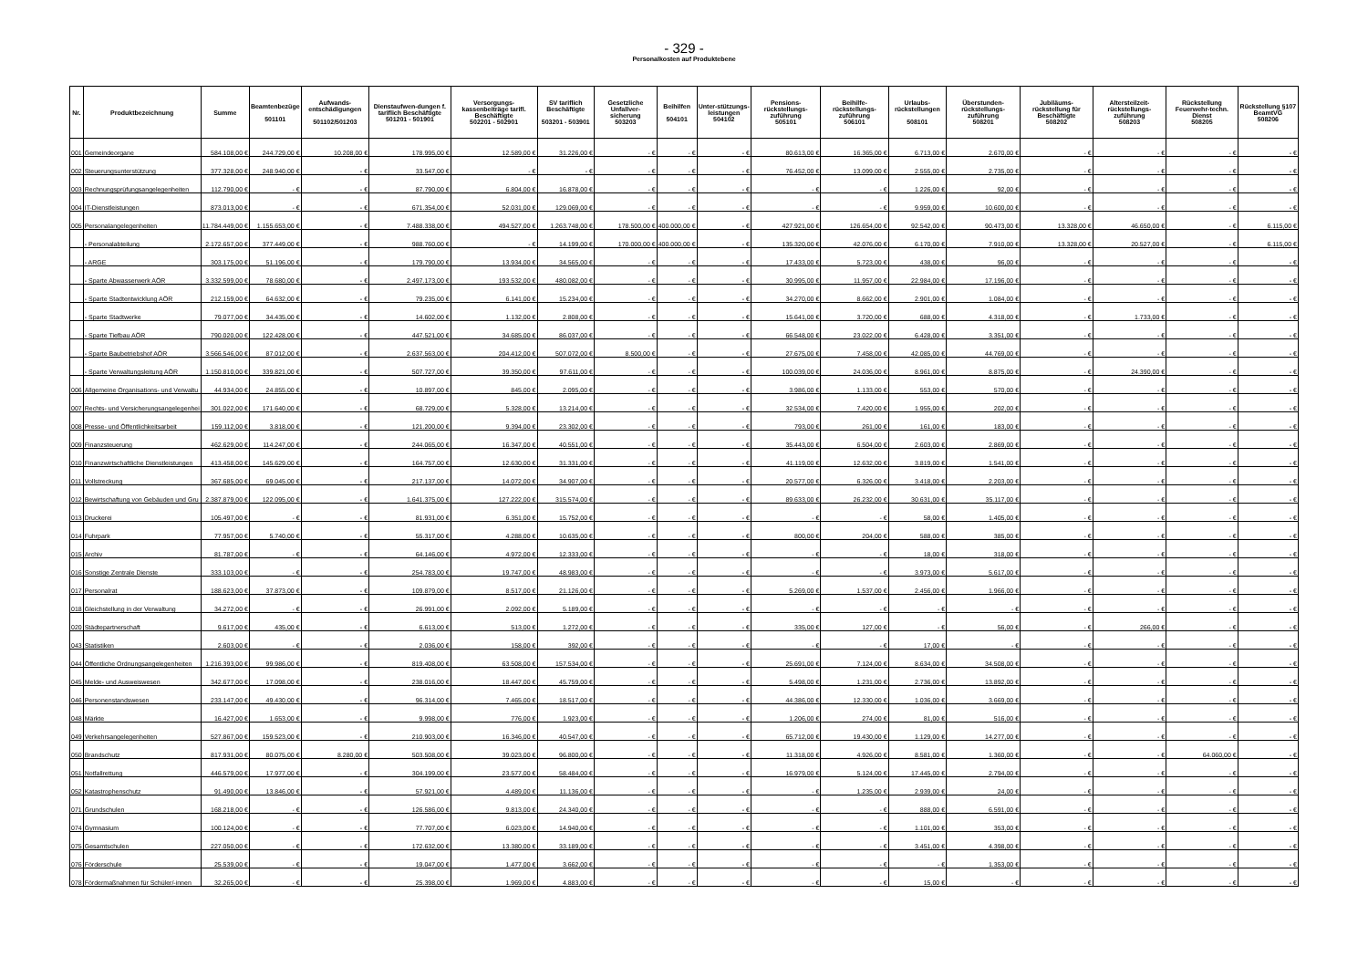- 329 -
Personalkosten auf Produktebene
| Nr. | Produktbezeichnung | Summe | Beamtenbezüge 501101 | Aufwands-entschädigungen 501102/501203 | Dienstaufwen-dungen f. tariflich Beschäftigte 501201 - 501901 | Versorgungs-kassenbeiträge tarifl. Beschäftigte 502201 - 502901 | SV tariflich Beschäftigte 503201 - 503901 | Gesetzliche Unfallver-sicherung 503203 | Beihilfen 504101 | Unter-stützungs-leistungen 504102 | Pensions-rückstellungs-zuführung 505101 | Beihilfe-rückstellungs-zuführung 506101 | Urlaubs-rückstellungen 508101 | Überstunden-rückstellungs-zuführung 508201 | Jubiläums-rückstellung für Beschäftigte 508202 | Altersteilzeit-rückstellungs-zuführung 508203 | Rückstellung Feuerwehr-techn. Dienst 508205 | Rückstellung §107 BeamtVG 508206 |
| --- | --- | --- | --- | --- | --- | --- | --- | --- | --- | --- | --- | --- | --- | --- | --- | --- | --- | --- |
| 001 | Gemeindeorgane | 584.108,00 € | 244.729,00 € | 10.208,00 € | 178.995,00 € | 12.589,00 € | 31.226,00 € | - € | - € | - € | 80.613,00 € | 16.365,00 € | 6.713,00 € | 2.670,00 € | - € | - € | - € | - € |
| 002 | Steuerungsunterstützung | 377.328,00 € | 248.940,00 € | - € | 33.547,00 € | - € | - € | - € | - € | - € | 76.452,00 € | 13.099,00 € | 2.555,00 € | 2.735,00 € | - € | - € | - € | - € |
| 003 | Rechnungsprüfungsangelegenheiten | 112.790,00 € | - € | - € | 87.790,00 € | 6.804,00 € | 16.878,00 € | - € | - € | - € | - € | - € | 1.226,00 € | 92,00 € | - € | - € | - € | - € |
| 004 | IT-Dienstleistungen | 873.013,00 € | - € | - € | 671.354,00 € | 52.031,00 € | 129.069,00 € | - € | - € | - € | - € | - € | 9.959,00 € | 10.600,00 € | - € | - € | - € | - € |
| 005 | Personalangelegenheiten | 11.784.449,00 € | 1.155.653,00 € | - € | 7.488.338,00 € | 494.527,00 € | 1.263.748,00 € | 178.500,00 € | 400.000,00 € | - € | 427.921,00 € | 126.654,00 € | 92.542,00 € | 90.473,00 € | 13.328,00 € | 46.650,00 € | - € | 6.115,00 € |
| | - Personalabteilung | 2.172.657,00 € | 377.449,00 € | - € | 988.760,00 € | - € | 14.199,00 € | 170.000,00 € | 400.000,00 € | - € | 135.320,00 € | 42.076,00 € | 6.170,00 € | 7.910,00 € | 13.328,00 € | 20.527,00 € | - € | 6.115,00 € |
| | - ARGE | 303.175,00 € | 51.196,00 € | - € | 179.790,00 € | 13.934,00 € | 34.565,00 € | - € | - € | - € | 17.433,00 € | 5.723,00 € | 438,00 € | 96,00 € | - € | - € | - € | - € |
| | - Sparte Abwasserwerk AÖR | 3.332.599,00 € | 78.680,00 € | - € | 2.497.173,00 € | 193.532,00 € | 480.082,00 € | - € | - € | - € | 30.995,00 € | 11.957,00 € | 22.984,00 € | 17.196,00 € | - € | - € | - € | - € |
| | - Sparte Stadtentwicklung AÖR | 212.159,00 € | 64.632,00 € | - € | 79.235,00 € | 6.141,00 € | 15.234,00 € | - € | - € | - € | 34.270,00 € | 8.662,00 € | 2.901,00 € | 1.084,00 € | - € | - € | - € | - € |
| | - Sparte Stadtwerke | 79.077,00 € | 34.435,00 € | - € | 14.602,00 € | 1.132,00 € | 2.808,00 € | - € | - € | - € | 15.641,00 € | 3.720,00 € | 688,00 € | 4.318,00 € | - € | 1.733,00 € | - € | - € |
| | - Sparte Tiefbau AÖR | 790.020,00 € | 122.428,00 € | - € | 447.521,00 € | 34.685,00 € | 86.037,00 € | - € | - € | - € | 66.548,00 € | 23.022,00 € | 6.428,00 € | 3.351,00 € | - € | - € | - € | - € |
| | - Sparte Baubetriebshof AÖR | 3.566.546,00 € | 87.012,00 € | - € | 2.637.563,00 € | 204.412,00 € | 507.072,00 € | 8.500,00 € | - € | - € | 27.675,00 € | 7.458,00 € | 42.085,00 € | 44.769,00 € | - € | - € | - € | - € |
| | - Sparte Verwaltungsleitung AÖR | 1.150.810,00 € | 339.821,00 € | - € | 507.727,00 € | 39.350,00 € | 97.611,00 € | - € | - € | - € | 100.039,00 € | 24.036,00 € | 8.961,00 € | 8.875,00 € | - € | 24.390,00 € | - € | - € |
| 006 | Allgemeine Organisations- und Verwaltu | 44.934,00 € | 24.855,00 € | - € | 10.897,00 € | 845,00 € | 2.095,00 € | - € | - € | - € | 3.986,00 € | 1.133,00 € | 553,00 € | 570,00 € | - € | - € | - € | - € |
| 007 | Rechts- und Versicherungsangelegenhei | 301.022,00 € | 171.640,00 € | - € | 68.729,00 € | 5.328,00 € | 13.214,00 € | - € | - € | - € | 32.534,00 € | 7.420,00 € | 1.955,00 € | 202,00 € | - € | - € | - € | - € |
| 008 | Presse- und Öffentlichkeitsarbeit | 159.112,00 € | 3.818,00 € | - € | 121.200,00 € | 9.394,00 € | 23.302,00 € | - € | - € | - € | 793,00 € | 261,00 € | 161,00 € | 183,00 € | - € | - € | - € | - € |
| 009 | Finanzsteuerung | 462.629,00 € | 114.247,00 € | - € | 244.065,00 € | 16.347,00 € | 40.551,00 € | - € | - € | - € | 35.443,00 € | 6.504,00 € | 2.603,00 € | 2.869,00 € | - € | - € | - € | - € |
| 010 | Finanzwirtschaftliche Dienstleistungen | 413.458,00 € | 145.629,00 € | - € | 164.757,00 € | 12.630,00 € | 31.331,00 € | - € | - € | - € | 41.119,00 € | 12.632,00 € | 3.819,00 € | 1.541,00 € | - € | - € | - € | - € |
| 011 | Vollstreckung | 367.685,00 € | 69.045,00 € | - € | 217.137,00 € | 14.072,00 € | 34.907,00 € | - € | - € | - € | 20.577,00 € | 6.326,00 € | 3.418,00 € | 2.203,00 € | - € | - € | - € | - € |
| 012 | Bewirtschaftung von Gebäuden und Gru | 2.387.879,00 € | 122.095,00 € | - € | 1.641.375,00 € | 127.222,00 € | 315.574,00 € | - € | - € | - € | 89.633,00 € | 26.232,00 € | 30.631,00 € | 35.117,00 € | - € | - € | - € | - € |
| 013 | Druckerei | 105.497,00 € | - € | - € | 81.931,00 € | 6.351,00 € | 15.752,00 € | - € | - € | - € | - € | - € | 58,00 € | 1.405,00 € | - € | - € | - € | - € |
| 014 | Fuhrpark | 77.957,00 € | 5.740,00 € | - € | 55.317,00 € | 4.288,00 € | 10.635,00 € | - € | - € | - € | 800,00 € | 204,00 € | 588,00 € | 385,00 € | - € | - € | - € | - € |
| 015 | Archiv | 81.787,00 € | - € | - € | 64.146,00 € | 4.972,00 € | 12.333,00 € | - € | - € | - € | - € | - € | 18,00 € | 318,00 € | - € | - € | - € | - € |
| 016 | Sonstige Zentrale Dienste | 333.103,00 € | - € | - € | 254.783,00 € | 19.747,00 € | 48.983,00 € | - € | - € | - € | - € | - € | 3.973,00 € | 5.617,00 € | - € | - € | - € | - € |
| 017 | Personalrat | 188.623,00 € | 37.873,00 € | - € | 109.879,00 € | 8.517,00 € | 21.126,00 € | - € | - € | - € | 5.269,00 € | 1.537,00 € | 2.456,00 € | 1.966,00 € | - € | - € | - € | - € |
| 018 | Gleichstellung in der Verwaltung | 34.272,00 € | - € | - € | 26.991,00 € | 2.092,00 € | 5.189,00 € | - € | - € | - € | - € | - € | - € | - € | - € | - € | - € | - € |
| 020 | Städtepartnerschaft | 9.617,00 € | 435,00 € | - € | 6.613,00 € | 513,00 € | 1.272,00 € | - € | - € | - € | 335,00 € | 127,00 € | - € | 56,00 € | - € | 266,00 € | - € | - € |
| 043 | Statistiken | 2.603,00 € | - € | - € | 2.036,00 € | 158,00 € | 392,00 € | - € | - € | - € | - € | - € | 17,00 € | - € | - € | - € | - € | - € |
| 044 | Öffentliche Ordnungsangelegenheiten | 1.216.393,00 € | 99.986,00 € | - € | 819.408,00 € | 63.508,00 € | 157.534,00 € | - € | - € | - € | 25.691,00 € | 7.124,00 € | 8.634,00 € | 34.508,00 € | - € | - € | - € | - € |
| 045 | Melde- und Ausweiswesen | 342.677,00 € | 17.098,00 € | - € | 238.016,00 € | 18.447,00 € | 45.759,00 € | - € | - € | - € | 5.498,00 € | 1.231,00 € | 2.736,00 € | 13.892,00 € | - € | - € | - € | - € |
| 046 | Personenstandswesen | 233.147,00 € | 49.430,00 € | - € | 96.314,00 € | 7.465,00 € | 18.517,00 € | - € | - € | - € | 44.386,00 € | 12.330,00 € | 1.036,00 € | 3.669,00 € | - € | - € | - € | - € |
| 048 | Märkte | 16.427,00 € | 1.653,00 € | - € | 9.998,00 € | 776,00 € | 1.923,00 € | - € | - € | - € | 1.206,00 € | 274,00 € | 81,00 € | 516,00 € | - € | - € | - € | - € |
| 049 | Verkehrsangelegenheiten | 527.867,00 € | 159.523,00 € | - € | 210.903,00 € | 16.346,00 € | 40.547,00 € | - € | - € | - € | 65.712,00 € | 19.430,00 € | 1.129,00 € | 14.277,00 € | - € | - € | - € | - € |
| 050 | Brandschutz | 817.931,00 € | 80.075,00 € | 8.280,00 € | 503.508,00 € | 39.023,00 € | 96.800,00 € | - € | - € | - € | 11.318,00 € | 4.926,00 € | 8.581,00 € | 1.360,00 € | - € | - € | 64.060,00 € | - € |
| 051 | Notfallrettung | 446.579,00 € | 17.977,00 € | - € | 304.199,00 € | 23.577,00 € | 58.484,00 € | - € | - € | - € | 16.979,00 € | 5.124,00 € | 17.445,00 € | 2.794,00 € | - € | - € | - € | - € |
| 052 | Katastrophenschutz | 91.490,00 € | 13.846,00 € | - € | 57.921,00 € | 4.489,00 € | 11.136,00 € | - € | - € | - € | - € | 1.235,00 € | 2.939,00 € | 24,00 € | - € | - € | - € | - € |
| 071 | Grundschulen | 168.218,00 € | - € | - € | 126.586,00 € | 9.813,00 € | 24.340,00 € | - € | - € | - € | - € | - € | 888,00 € | 6.591,00 € | - € | - € | - € | - € |
| 074 | Gymnasium | 100.124,00 € | - € | - € | 77.707,00 € | 6.023,00 € | 14.940,00 € | - € | - € | - € | - € | - € | 1.101,00 € | 353,00 € | - € | - € | - € | - € |
| 075 | Gesamtschulen | 227.050,00 € | - € | - € | 172.632,00 € | 13.380,00 € | 33.189,00 € | - € | - € | - € | - € | - € | 3.451,00 € | 4.398,00 € | - € | - € | - € | - € |
| 076 | Förderschule | 25.539,00 € | - € | - € | 19.047,00 € | 1.477,00 € | 3.662,00 € | - € | - € | - € | - € | - € | - € | 1.353,00 € | - € | - € | - € | - € |
| 078 | Fördermaßnahmen für Schüler/-innen | 32.265,00 € | - € | - € | 25.398,00 € | 1.969,00 € | 4.883,00 € | - € | - € | - € | - € | - € | 15,00 € | - € | - € | - € | - € | - € |